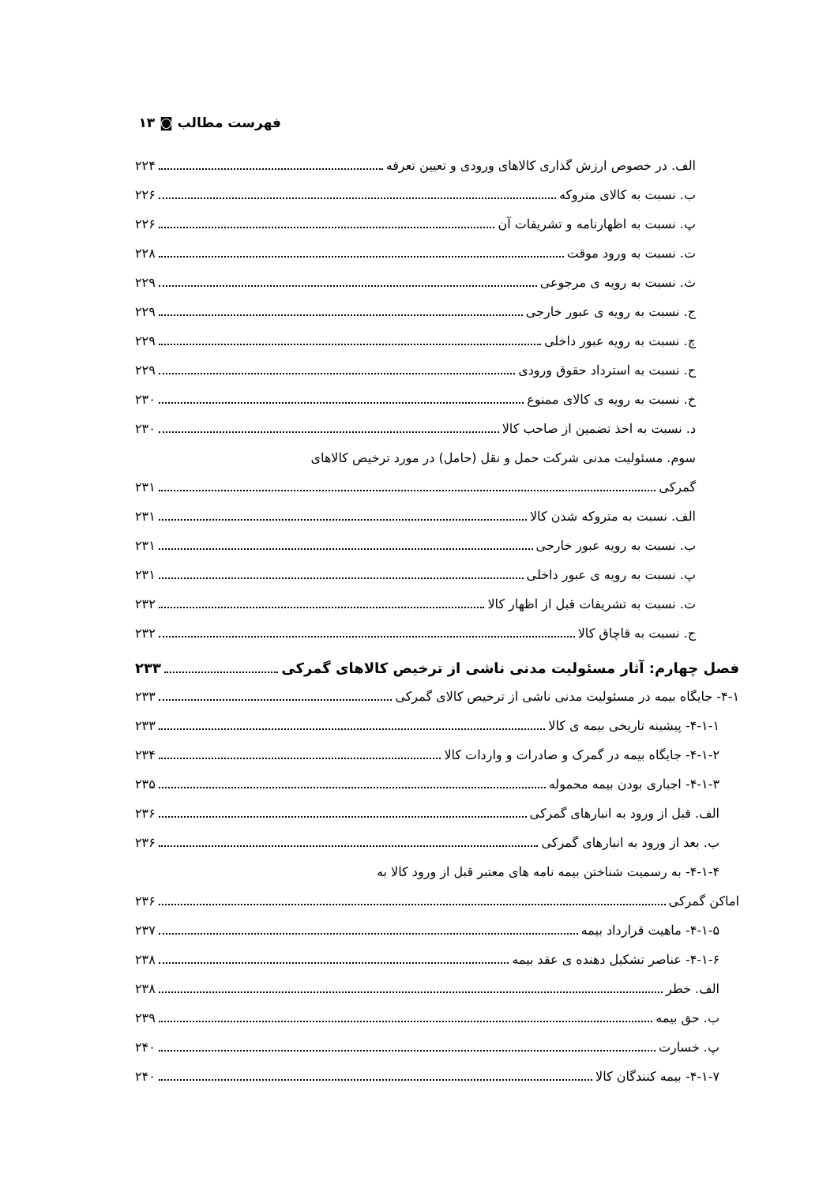فهرست مطالب ◙ ۱۳
الف. در خصوص ارزش گذاری کالاهای ورودی و تعیین تعرفه ۲۲۴
ب. نسبت به کالای متروکه ۲۲۶
پ. نسبت به اظهارنامه و تشریفات آن ۲۲۶
ت. نسبت به ورود موقت ۲۲۸
ث. نسبت به رویه ی مرجوعی ۲۲۹
ج. نسبت به رویه ی عبور خارجی ۲۲۹
چ. نسبت به رویه عبور داخلی ۲۲۹
ح. نسبت به استرداد حقوق ورودی ۲۲۹
خ. نسبت به رویه ی کالای ممنوع ۲۳۰
د. نسبت به اخذ تضمین از صاحب کالا ۲۳۰
سوم. مسئولیت مدنی شرکت حمل و نقل (حامل) در مورد ترخیص کالاهای
گمرکی ۲۳۱
الف. نسبت به متروکه شدن کالا ۲۳۱
ب. نسبت به رویه عبور خارجی ۲۳۱
پ. نسبت به رویه ی عبور داخلی ۲۳۱
ت. نسبت به تشریفات قبل از اظهار کالا ۲۳۲
ج. نسبت به قاچاق کالا ۲۳۲
فصل چهارم: آثار مسئولیت مدنی ناشی از ترخیص کالاهای گمرکی ۲۳۳
۴-۱- جایگاه بیمه در مسئولیت مدنی ناشی از ترخیص کالای گمرکی ۲۳۳
۴-۱-۱- پیشینه تاریخی بیمه ی کالا ۲۳۳
۴-۱-۲- جایگاه بیمه در گمرک و صادرات و واردات کالا ۲۳۴
۴-۱-۳- اجباری بودن بیمه محموله ۲۳۵
الف. قبل از ورود به انبارهای گمرکی ۲۳۶
ب. بعد از ورود به انبارهای گمرکی ۲۳۶
۴-۱-۴- به رسمیت شناختن بیمه نامه های معتبر قبل از ورود کالا به
اماکن گمرکی ۲۳۶
۴-۱-۵- ماهیت قرارداد بیمه ۲۳۷
۴-۱-۶- عناصر تشکیل دهنده ی عقد بیمه ۲۳۸
الف. خطر ۲۳۸
ب. حق بیمه ۲۳۹
پ. خسارت ۲۴۰
۴-۱-۷- بیمه کنندگان کالا ۲۴۰